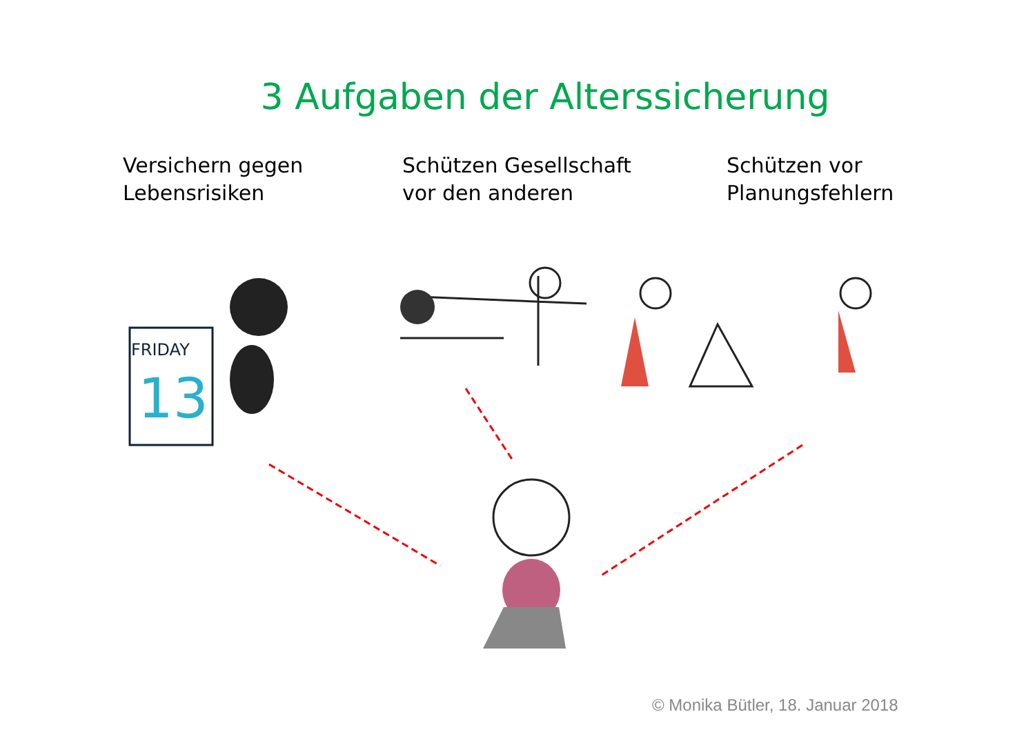3 Aufgaben der Alterssicherung
Versichern gegen
Lebensrisiken
Schützen Gesellschaft
vor den anderen
Schützen vor
Planungsfehlern
FRIDAY
13
© Monika Bütler, 18. Januar 2018